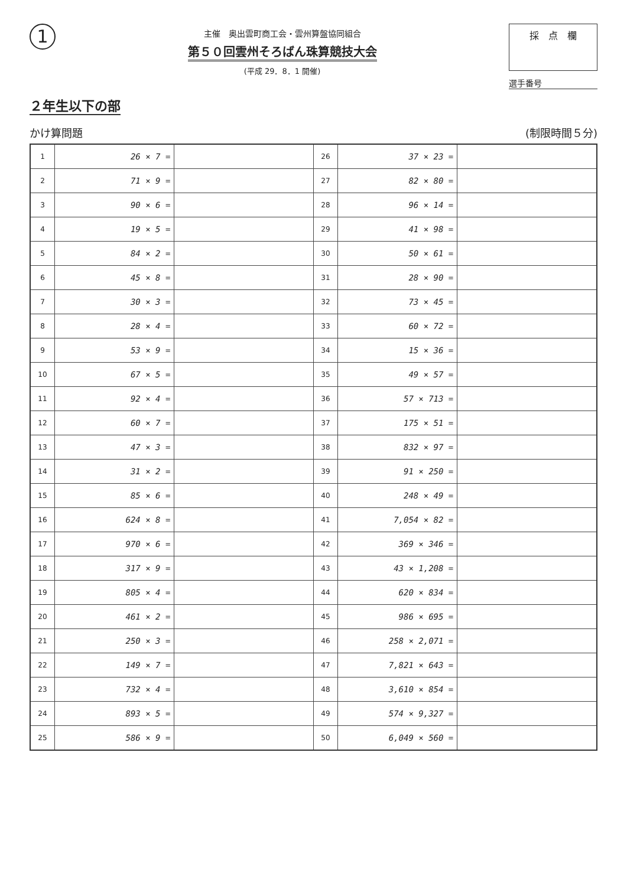1
主催　奥出雲町商工会・雲州算盤協同組合
第５０回雲州そろばん珠算競技大会
(平成 29．8．1 開催)
採　点　欄
選手番号
２年生以下の部
かけ算問題 (制限時間５分)
| 1 | 26 × 7 = | | 26 | 37 × 23 = | |
| 2 | 71 × 9 = | | 27 | 82 × 80 = | |
| 3 | 90 × 6 = | | 28 | 96 × 14 = | |
| 4 | 19 × 5 = | | 29 | 41 × 98 = | |
| 5 | 84 × 2 = | | 30 | 50 × 61 = | |
| 6 | 45 × 8 = | | 31 | 28 × 90 = | |
| 7 | 30 × 3 = | | 32 | 73 × 45 = | |
| 8 | 28 × 4 = | | 33 | 60 × 72 = | |
| 9 | 53 × 9 = | | 34 | 15 × 36 = | |
| 10 | 67 × 5 = | | 35 | 49 × 57 = | |
| 11 | 92 × 4 = | | 36 | 57 × 713 = | |
| 12 | 60 × 7 = | | 37 | 175 × 51 = | |
| 13 | 47 × 3 = | | 38 | 832 × 97 = | |
| 14 | 31 × 2 = | | 39 | 91 × 250 = | |
| 15 | 85 × 6 = | | 40 | 248 × 49 = | |
| 16 | 624 × 8 = | | 41 | 7,054 × 82 = | |
| 17 | 970 × 6 = | | 42 | 369 × 346 = | |
| 18 | 317 × 9 = | | 43 | 43 × 1,208 = | |
| 19 | 805 × 4 = | | 44 | 620 × 834 = | |
| 20 | 461 × 2 = | | 45 | 986 × 695 = | |
| 21 | 250 × 3 = | | 46 | 258 × 2,071 = | |
| 22 | 149 × 7 = | | 47 | 7,821 × 643 = | |
| 23 | 732 × 4 = | | 48 | 3,610 × 854 = | |
| 24 | 893 × 5 = | | 49 | 574 × 9,327 = | |
| 25 | 586 × 9 = | | 50 | 6,049 × 560 = | |